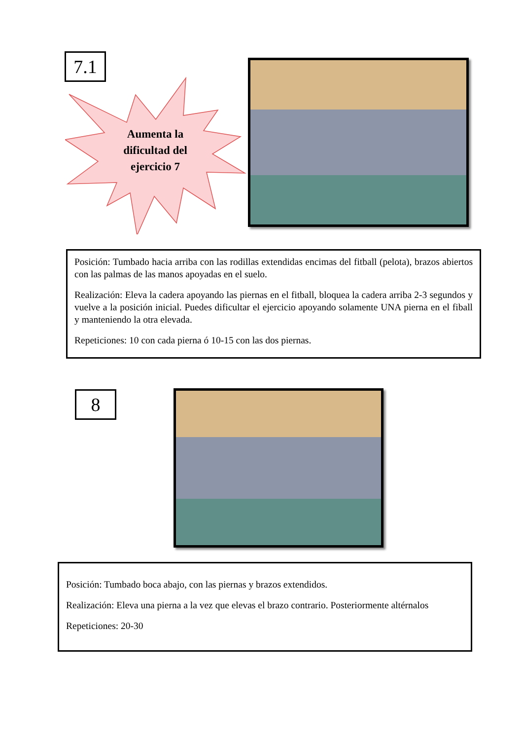7.1
Aumenta la dificultad del ejercicio 7
Posición: Tumbado hacia arriba con las rodillas extendidas encimas del fitball (pelota), brazos abiertos con las palmas de las manos apoyadas en el suelo.
Realización: Eleva la cadera apoyando las piernas en el fitball, bloquea la cadera arriba 2-3 segundos y vuelve a la posición inicial. Puedes dificultar el ejercicio apoyando solamente UNA pierna en el fiball y manteniendo la otra elevada.
Repeticiones: 10 con cada pierna ó 10-15 con las dos piernas.
8
Posición: Tumbado boca abajo, con las piernas y brazos extendidos.
Realización: Eleva una pierna a la vez que elevas el brazo contrario. Posteriormente altérnalos
Repeticiones: 20-30